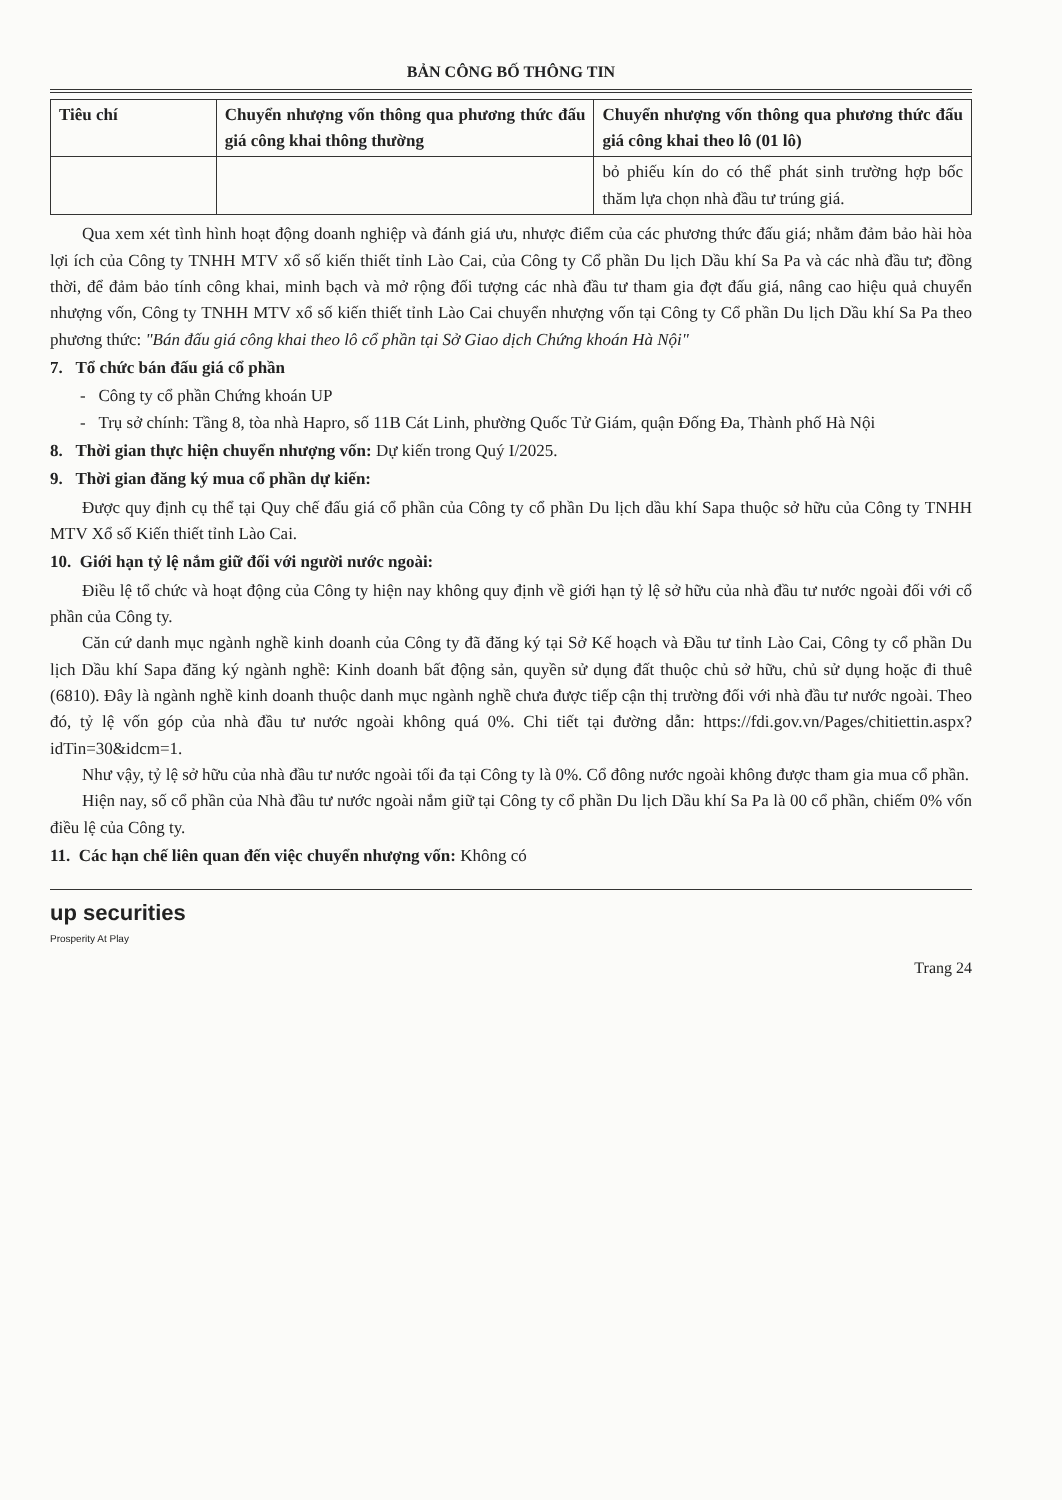BẢN CÔNG BỐ THÔNG TIN
| Tiêu chí | Chuyển nhượng vốn thông qua phương thức đấu giá công khai thông thường | Chuyển nhượng vốn thông qua phương thức đấu giá công khai theo lô (01 lô) |
| --- | --- | --- |
| | | bỏ phiếu kín do có thể phát sinh trường hợp bốc thăm lựa chọn nhà đầu tư trúng giá. |
Qua xem xét tình hình hoạt động doanh nghiệp và đánh giá ưu, nhược điểm của các phương thức đấu giá; nhằm đảm bảo hài hòa lợi ích của Công ty TNHH MTV xổ số kiến thiết tỉnh Lào Cai, của Công ty Cổ phần Du lịch Dầu khí Sa Pa và các nhà đầu tư; đồng thời, để đảm bảo tính công khai, minh bạch và mở rộng đối tượng các nhà đầu tư tham gia đợt đấu giá, nâng cao hiệu quả chuyển nhượng vốn, Công ty TNHH MTV xổ số kiến thiết tỉnh Lào Cai chuyển nhượng vốn tại Công ty Cổ phần Du lịch Dầu khí Sa Pa theo phương thức: "Bán đấu giá công khai theo lô cổ phần tại Sở Giao dịch Chứng khoán Hà Nội"
7. Tổ chức bán đấu giá cổ phần
- Công ty cổ phần Chứng khoán UP
- Trụ sở chính: Tầng 8, tòa nhà Hapro, số 11B Cát Linh, phường Quốc Tử Giám, quận Đống Đa, Thành phố Hà Nội
8. Thời gian thực hiện chuyển nhượng vốn: Dự kiến trong Quý I/2025.
9. Thời gian đăng ký mua cổ phần dự kiến:
Được quy định cụ thể tại Quy chế đấu giá cổ phần của Công ty cổ phần Du lịch dầu khí Sapa thuộc sở hữu của Công ty TNHH MTV Xổ số Kiến thiết tỉnh Lào Cai.
10. Giới hạn tỷ lệ nắm giữ đối với người nước ngoài:
Điều lệ tổ chức và hoạt động của Công ty hiện nay không quy định về giới hạn tỷ lệ sở hữu của nhà đầu tư nước ngoài đối với cổ phần của Công ty.
Căn cứ danh mục ngành nghề kinh doanh của Công ty đã đăng ký tại Sở Kế hoạch và Đầu tư tỉnh Lào Cai, Công ty cổ phần Du lịch Dầu khí Sapa đăng ký ngành nghề: Kinh doanh bất động sản, quyền sử dụng đất thuộc chủ sở hữu, chủ sử dụng hoặc đi thuê (6810). Đây là ngành nghề kinh doanh thuộc danh mục ngành nghề chưa được tiếp cận thị trường đối với nhà đầu tư nước ngoài. Theo đó, tỷ lệ vốn góp của nhà đầu tư nước ngoài không quá 0%. Chi tiết tại đường dẫn: https://fdi.gov.vn/Pages/chitiettin.aspx?idTin=30&idcm=1.
Như vậy, tỷ lệ sở hữu của nhà đầu tư nước ngoài tối đa tại Công ty là 0%. Cổ đông nước ngoài không được tham gia mua cổ phần.
Hiện nay, số cổ phần của Nhà đầu tư nước ngoài nắm giữ tại Công ty cổ phần Du lịch Dầu khí Sa Pa là 00 cổ phần, chiếm 0% vốn điều lệ của Công ty.
11. Các hạn chế liên quan đến việc chuyển nhượng vốn: Không có
up securities
Prosperity At Play
Trang 24